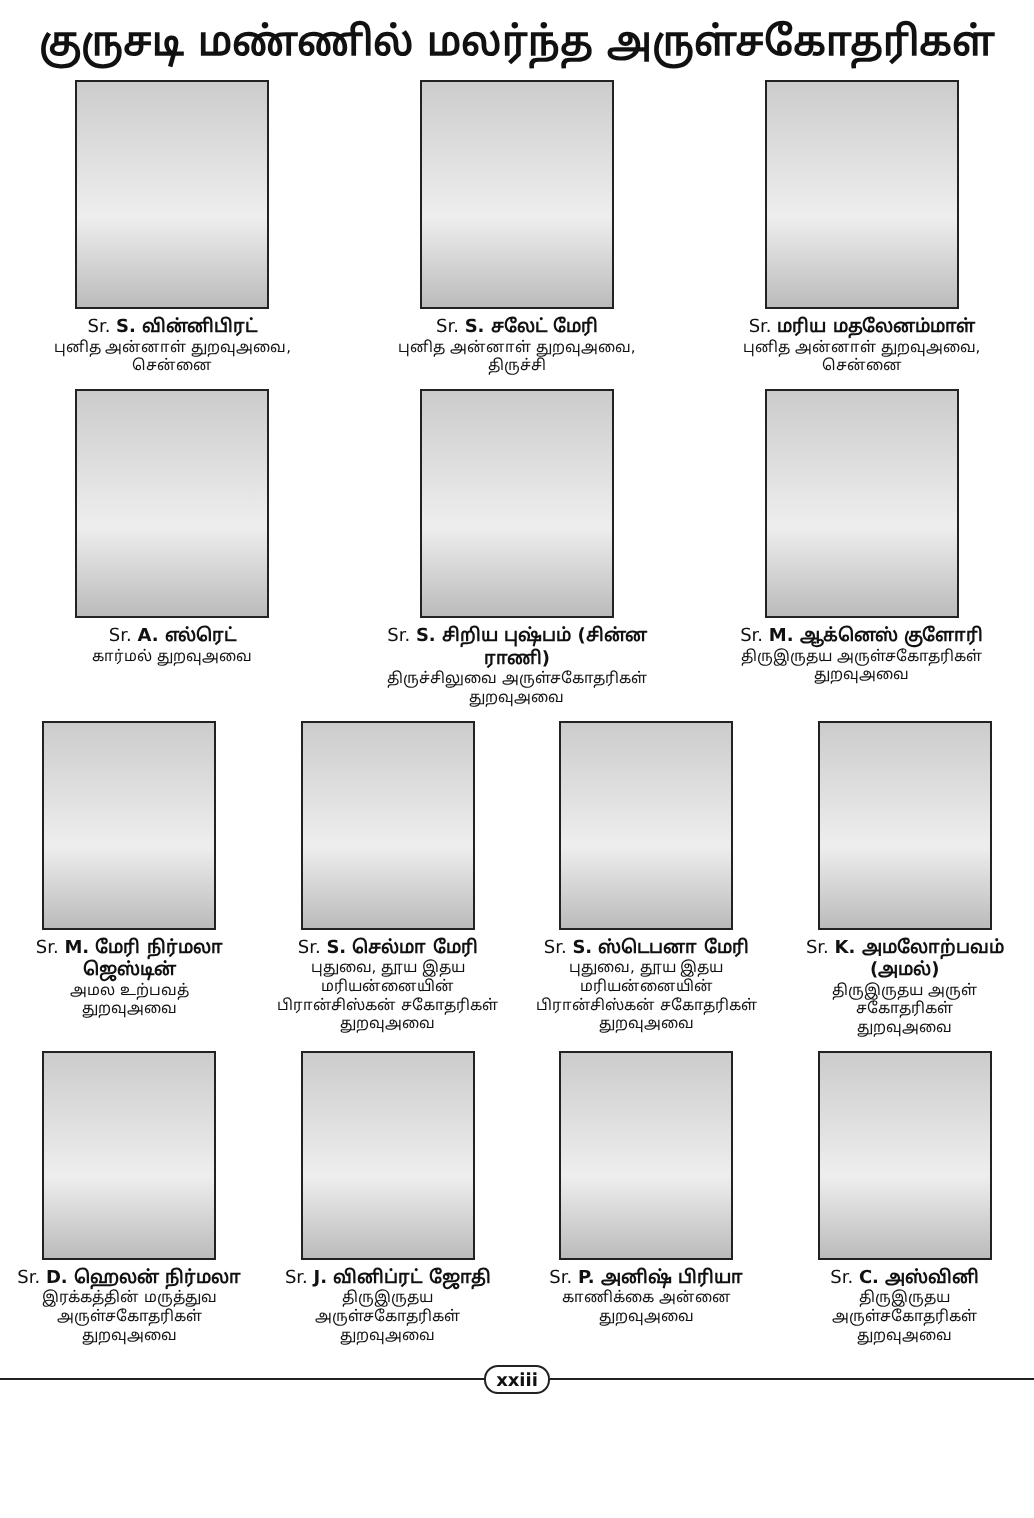குருசடி மண்ணில் மலர்ந்த அருள்சகோதரிகள்
Sr. S. வின்னிபிரட்
புனித அன்னாள் துறவுஅவை,
சென்னை
Sr. S. சலேட் மேரி
புனித அன்னாள் துறவுஅவை,
திருச்சி
Sr. மரிய மதலேனம்மாள்
புனித அன்னாள் துறவுஅவை,
சென்னை
Sr. A. எல்ரெட்
கார்மல் துறவுஅவை
Sr. S. சிறிய புஷ்பம் (சின்ன ராணி)
திருச்சிலுவை அருள்சகோதரிகள் துறவுஅவை
Sr. M. ஆக்னெஸ் குளோரி
திருஇருதய அருள்சகோதரிகள்
துறவுஅவை
Sr. M. மேரி நிர்மலா ஜெஸ்டின்
அமல உற்பவத்
துறவுஅவை
Sr. S. செல்மா மேரி
புதுவை, தூய இதய மரியன்னையின் பிரான்சிஸ்கன் சகோதரிகள் துறவுஅவை
Sr. S. ஸ்டெபனா மேரி
புதுவை, தூய இதய மரியன்னையின் பிரான்சிஸ்கன் சகோதரிகள் துறவுஅவை
Sr. K. அமலோற்பவம் (அமல்)
திருஇருதய அருள் சகோதரிகள்
துறவுஅவை
Sr. D. ஹெலன் நிர்மலா
இரக்கத்தின் மருத்துவ அருள்சகோதரிகள்
துறவுஅவை
Sr. J. வினிப்ரட் ஜோதி
திருஇருதய
அருள்சகோதரிகள்
துறவுஅவை
Sr. P. அனிஷ் பிரியா
காணிக்கை அன்னை
துறவுஅவை
Sr. C. அஸ்வினி
திருஇருதய
அருள்சகோதரிகள்
துறவுஅவை
xxiii